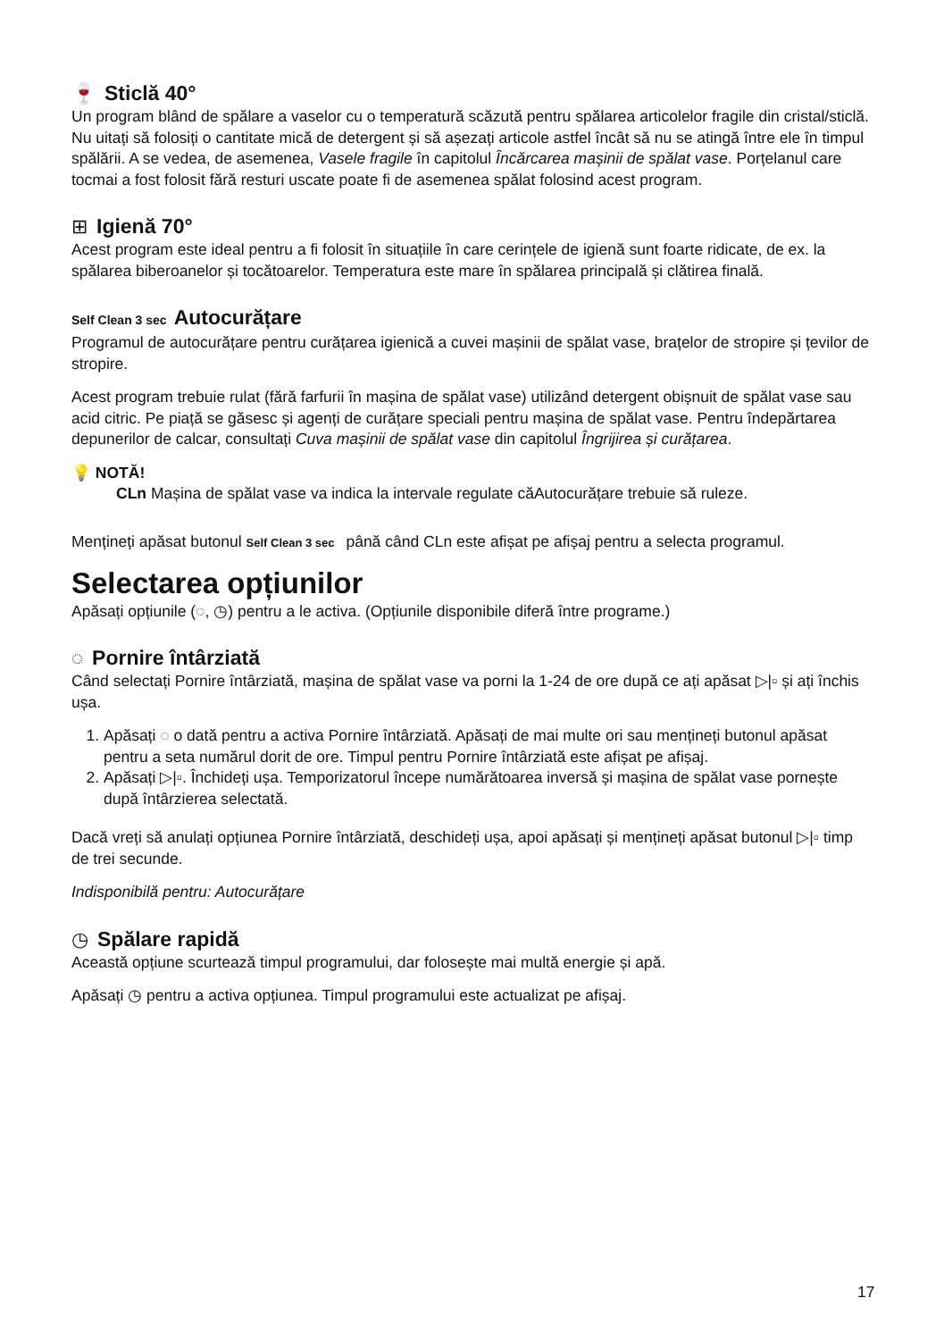🍷 Sticlă 40°
Un program blând de spălare a vaselor cu o temperatură scăzută pentru spălarea articolelor fragile din cristal/sticlă. Nu uitați să folosiți o cantitate mică de detergent și să așezați articole astfel încât să nu se atingă între ele în timpul spălării. A se vedea, de asemenea, Vasele fragile în capitolul Încărcarea mașinii de spălat vase. Porțelanul care tocmai a fost folosit fără resturi uscate poate fi de asemenea spălat folosind acest program.
⊞ Igienă 70°
Acest program este ideal pentru a fi folosit în situațiile în care cerințele de igienă sunt foarte ridicate, de ex. la spălarea biberoanelor și tocătoarelor. Temperatura este mare în spălarea principală și clătirea finală.
Self Clean 3 sec Autocurățare
Programul de autocurățare pentru curățarea igienică a cuvei mașinii de spălat vase, brațelor de stropire și țevilor de stropire.
Acest program trebuie rulat (fără farfurii în mașina de spălat vase) utilizând detergent obișnuit de spălat vase sau acid citric. Pe piață se găsesc și agenți de curățare speciali pentru mașina de spălat vase. Pentru îndepărtarea depunerilor de calcar, consultați Cuva mașinii de spălat vase din capitolul Îngrijirea și curățarea.
💡 NOTĂ!
CLn Mașina de spălat vase va indica la intervale regulate căAutocurățare trebuie să ruleze.
Mențineți apăsat butonul Self Clean 3 sec până când CLn este afișat pe afișaj pentru a selecta programul.
Selectarea opțiunilor
Apăsați opțiunile (◌, ◷) pentru a le activa. (Opțiunile disponibile diferă între programe.)
◌ Pornire întârziată
Când selectați Pornire întârziată, mașina de spălat vase va porni la 1-24 de ore după ce ați apăsat ▷|▫ și ați închis ușa.
1. Apăsați ◌ o dată pentru a activa Pornire întârziată. Apăsați de mai multe ori sau mențineți butonul apăsat pentru a seta numărul dorit de ore. Timpul pentru Pornire întârziată este afișat pe afișaj.
2. Apăsați ▷|▫. Închideți ușa. Temporizatorul începe numărătoarea inversă și mașina de spălat vase pornește după întârzierea selectată.
Dacă vreți să anulați opțiunea Pornire întârziată, deschideți ușa, apoi apăsați și mențineți apăsat butonul ▷|▫ timp de trei secunde.
Indisponibilă pentru: Autocurățare
◷ Spălare rapidă
Această opțiune scurtează timpul programului, dar folosește mai multă energie și apă.
Apăsați ◷ pentru a activa opțiunea. Timpul programului este actualizat pe afișaj.
17